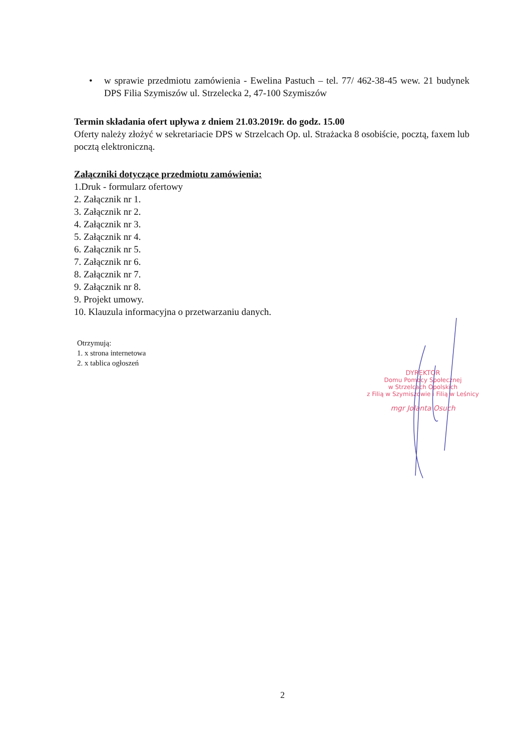• w sprawie przedmiotu zamówienia - Ewelina Pastuch – tel. 77/ 462-38-45 wew. 21 budynek DPS Filia Szymiszów ul. Strzelecka 2, 47-100 Szymiszów
Termin składania ofert upływa z dniem 21.03.2019r. do godz. 15.00
Oferty należy złożyć w sekretariacie DPS w Strzelcach Op. ul. Strażacka 8 osobiście, pocztą, faxem lub pocztą elektroniczną.
Załączniki dotyczące przedmiotu zamówienia:
1.Druk - formularz ofertowy
2. Załącznik nr 1.
3. Załącznik nr 2.
4. Załącznik nr 3.
5. Załącznik nr 4.
6. Załącznik nr 5.
7. Załącznik nr 6.
8. Załącznik nr 7.
9. Załącznik nr 8.
9. Projekt umowy.
10. Klauzula informacyjna o przetwarzaniu danych.
Otrzymują:
1. x strona internetowa
2. x tablica ogłoszeń
DYREKTOR
Domu Pomocy Społecznej
w Strzelcach Opolskich
z Filią w Szymiszowie i Filią w Leśnicy
mgr Jolanta Osuch
2